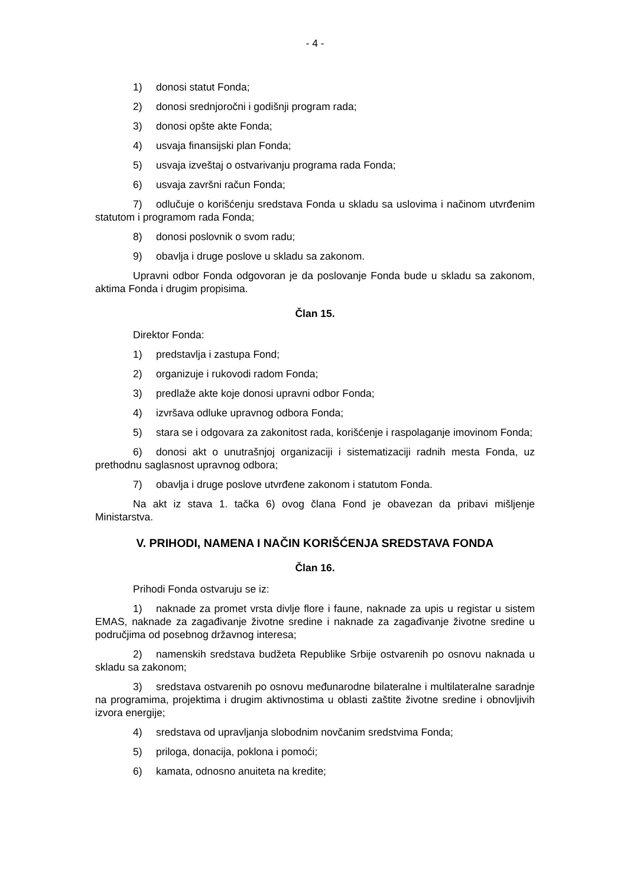- 4 -
1) donosi statut Fonda;
2) donosi srednjoročni i godišnji program rada;
3) donosi opšte akte Fonda;
4) usvaja finansijski plan Fonda;
5) usvaja izveštaj o ostvarivanju programa rada Fonda;
6) usvaja završni račun Fonda;
7) odlučuje o korišćenju sredstava Fonda u skladu sa uslovima i načinom utvrđenim statutom i programom rada Fonda;
8) donosi poslovnik o svom radu;
9) obavlja i druge poslove u skladu sa zakonom.
Upravni odbor Fonda odgovoran je da poslovanje Fonda bude u skladu sa zakonom, aktima Fonda i drugim propisima.
Član 15.
Direktor Fonda:
1) predstavlja i zastupa Fond;
2) organizuje i rukovodi radom Fonda;
3) predlaže akte koje donosi upravni odbor Fonda;
4) izvršava odluke upravnog odbora Fonda;
5) stara se i odgovara za zakonitost rada, korišćenje i raspolaganje imovinom Fonda;
6) donosi akt o unutrašnjoj organizaciji i sistematizaciji radnih mesta Fonda, uz prethodnu saglasnost upravnog odbora;
7) obavlja i druge poslove utvrđene zakonom i statutom Fonda.
Na akt iz stava 1. tačka 6) ovog člana Fond je obavezan da pribavi mišljenje Ministarstva.
V. PRIHODI, NAMENA I NAČIN KORIŠĆENJA SREDSTAVA FONDA
Član 16.
Prihodi Fonda ostvaruju se iz:
1) naknade za promet vrsta divlje flore i faune, naknade za upis u registar u sistem EMAS, naknade za zagađivanje životne sredine i naknade za zagađivanje životne sredine u područjima od posebnog državnog interesa;
2) namenskih sredstava budžeta Republike Srbije ostvarenih po osnovu naknada u skladu sa zakonom;
3) sredstava ostvarenih po osnovu međunarodne bilateralne i multilateralne saradnje na programima, projektima i drugim aktivnostima u oblasti zaštite životne sredine i obnovljivih izvora energije;
4) sredstava od upravljanja slobodnim novčanim sredstvima Fonda;
5) priloga, donacija, poklona i pomoći;
6) kamata, odnosno anuiteta na kredite;